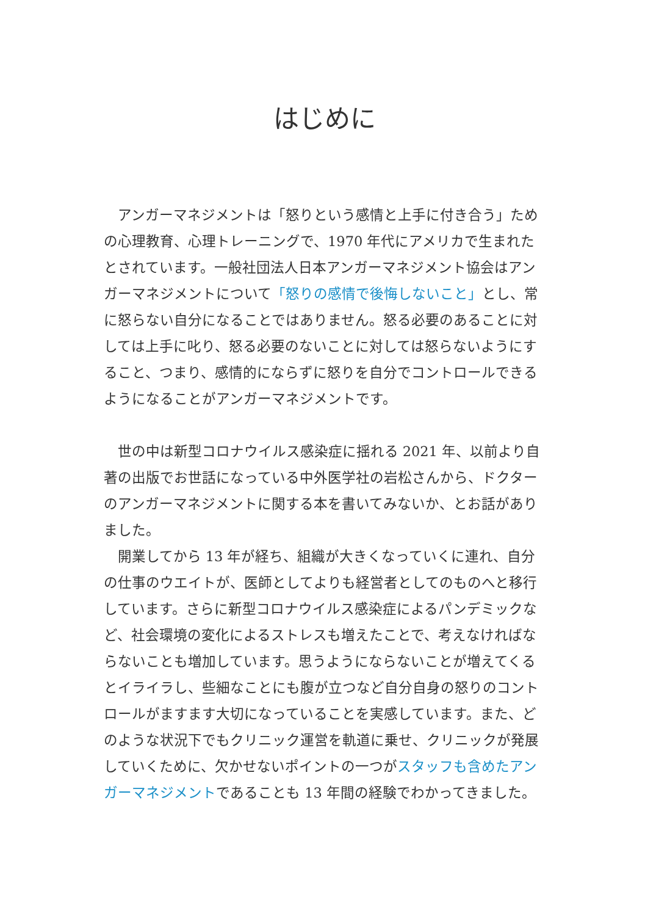はじめに
アンガーマネジメントは「怒りという感情と上手に付き合う」ための心理教育、心理トレーニングで、1970 年代にアメリカで生まれたとされています。一般社団法人日本アンガーマネジメント協会はアンガーマネジメントについて「怒りの感情で後悔しないこと」とし、常に怒らない自分になることではありません。怒る必要のあることに対しては上手に叱り、怒る必要のないことに対しては怒らないようにすること、つまり、感情的にならずに怒りを自分でコントロールできるようになることがアンガーマネジメントです。
世の中は新型コロナウイルス感染症に揺れる 2021 年、以前より自著の出版でお世話になっている中外医学社の岩松さんから、ドクターのアンガーマネジメントに関する本を書いてみないか、とお話がありました。
開業してから 13 年が経ち、組織が大きくなっていくに連れ、自分の仕事のウエイトが、医師としてよりも経営者としてのものへと移行しています。さらに新型コロナウイルス感染症によるパンデミックなど、社会環境の変化によるストレスも増えたことで、考えなければならないことも増加しています。思うようにならないことが増えてくるとイライラし、些細なことにも腹が立つなど自分自身の怒りのコントロールがますます大切になっていることを実感しています。また、どのような状況下でもクリニック運営を軌道に乗せ、クリニックが発展していくために、欠かせないポイントの一つがスタッフも含めたアンガーマネジメントであることも 13 年間の経験でわかってきました。